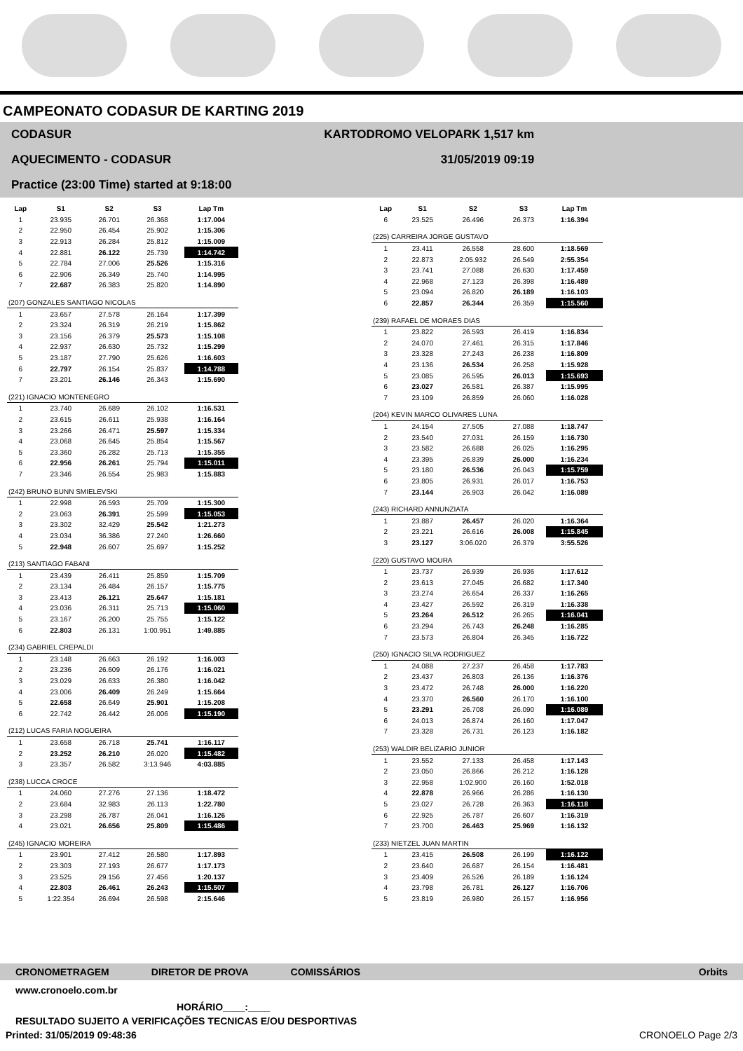CAMPEONATO CODASUR DE KARTING 2019
CODASUR
AQUECIMENTO - CODASUR
Practice (23:00 Time) started at 9:18:00
KARTODROMO VELOPARK 1,517 km
31/05/2019 09:19
| Lap | S1 | S2 | S3 | Lap Tm |
| --- | --- | --- | --- | --- |
| 1 | 23.935 | 26.701 | 26.368 | 1:17.004 |
| 2 | 22.950 | 26.454 | 25.902 | 1:15.306 |
| 3 | 22.913 | 26.284 | 25.812 | 1:15.009 |
| 4 | 22.881 | 26.122 | 25.739 | 1:14.742 |
| 5 | 22.784 | 27.006 | 25.526 | 1:15.316 |
| 6 | 22.906 | 26.349 | 25.740 | 1:14.995 |
| 7 | 22.687 | 26.383 | 25.820 | 1:14.890 |
| (207) GONZALES SANTIAGO NICOLAS | | | | |
| 1 | 23.657 | 27.578 | 26.164 | 1:17.399 |
| 2 | 23.324 | 26.319 | 26.219 | 1:15.862 |
| 3 | 23.156 | 26.379 | 25.573 | 1:15.108 |
| 4 | 22.937 | 26.630 | 25.732 | 1:15.299 |
| 5 | 23.187 | 27.790 | 25.626 | 1:16.603 |
| 6 | 22.797 | 26.154 | 25.837 | 1:14.788 |
| 7 | 23.201 | 26.146 | 26.343 | 1:15.690 |
| (221) IGNACIO MONTENEGRO | | | | |
| 1 | 23.740 | 26.689 | 26.102 | 1:16.531 |
| 2 | 23.615 | 26.611 | 25.938 | 1:16.164 |
| 3 | 23.266 | 26.471 | 25.597 | 1:15.334 |
| 4 | 23.068 | 26.645 | 25.854 | 1:15.567 |
| 5 | 23.360 | 26.282 | 25.713 | 1:15.355 |
| 6 | 22.956 | 26.261 | 25.794 | 1:15.011 |
| 7 | 23.346 | 26.554 | 25.983 | 1:15.883 |
| (242) BRUNO BUNN SMIELEVSKI | | | | |
| 1 | 22.998 | 26.593 | 25.709 | 1:15.300 |
| 2 | 23.063 | 26.391 | 25.599 | 1:15.053 |
| 3 | 23.302 | 32.429 | 25.542 | 1:21.273 |
| 4 | 23.034 | 36.386 | 27.240 | 1:26.660 |
| 5 | 22.948 | 26.607 | 25.697 | 1:15.252 |
| (213) SANTIAGO FABANI | | | | |
| 1 | 23.439 | 26.411 | 25.859 | 1:15.709 |
| 2 | 23.134 | 26.484 | 26.157 | 1:15.775 |
| 3 | 23.413 | 26.121 | 25.647 | 1:15.181 |
| 4 | 23.036 | 26.311 | 25.713 | 1:15.060 |
| 5 | 23.167 | 26.200 | 25.755 | 1:15.122 |
| 6 | 22.803 | 26.131 | 1:00.951 | 1:49.885 |
| (234) GABRIEL CREPALDI | | | | |
| 1 | 23.148 | 26.663 | 26.192 | 1:16.003 |
| 2 | 23.236 | 26.609 | 26.176 | 1:16.021 |
| 3 | 23.029 | 26.633 | 26.380 | 1:16.042 |
| 4 | 23.006 | 26.409 | 26.249 | 1:15.664 |
| 5 | 22.658 | 26.649 | 25.901 | 1:15.208 |
| 6 | 22.742 | 26.442 | 26.006 | 1:15.190 |
| (212) LUCAS FARIA NOGUEIRA | | | | |
| 1 | 23.658 | 26.718 | 25.741 | 1:16.117 |
| 2 | 23.252 | 26.210 | 26.020 | 1:15.482 |
| 3 | 23.357 | 26.582 | 3:13.946 | 4:03.885 |
| (238) LUCCA CROCE | | | | |
| 1 | 24.060 | 27.276 | 27.136 | 1:18.472 |
| 2 | 23.684 | 32.983 | 26.113 | 1:22.780 |
| 3 | 23.298 | 26.787 | 26.041 | 1:16.126 |
| 4 | 23.021 | 26.656 | 25.809 | 1:15.486 |
| (245) IGNACIO MOREIRA | | | | |
| 1 | 23.901 | 27.412 | 26.580 | 1:17.893 |
| 2 | 23.303 | 27.193 | 26.677 | 1:17.173 |
| 3 | 23.525 | 29.156 | 27.456 | 1:20.137 |
| 4 | 22.803 | 26.461 | 26.243 | 1:15.507 |
| 5 | 1:22.354 | 26.694 | 26.598 | 2:15.646 |
| Lap | S1 | S2 | S3 | Lap Tm |
| --- | --- | --- | --- | --- |
| 6 | 23.525 | 26.496 | 26.373 | 1:16.394 |
| (225) CARREIRA JORGE GUSTAVO | | | | |
| 1 | 23.411 | 26.558 | 28.600 | 1:18.569 |
| 2 | 22.873 | 2:05.932 | 26.549 | 2:55.354 |
| 3 | 23.741 | 27.088 | 26.630 | 1:17.459 |
| 4 | 22.968 | 27.123 | 26.398 | 1:16.489 |
| 5 | 23.094 | 26.820 | 26.189 | 1:16.103 |
| 6 | 22.857 | 26.344 | 26.359 | 1:15.560 |
| (239) RAFAEL DE MORAES DIAS | | | | |
| 1 | 23.822 | 26.593 | 26.419 | 1:16.834 |
| 2 | 24.070 | 27.461 | 26.315 | 1:17.846 |
| 3 | 23.328 | 27.243 | 26.238 | 1:16.809 |
| 4 | 23.136 | 26.534 | 26.258 | 1:15.928 |
| 5 | 23.085 | 26.595 | 26.013 | 1:15.693 |
| 6 | 23.027 | 26.581 | 26.387 | 1:15.995 |
| 7 | 23.109 | 26.859 | 26.060 | 1:16.028 |
| (204) KEVIN MARCO OLIVARES LUNA | | | | |
| 1 | 24.154 | 27.505 | 27.088 | 1:18.747 |
| 2 | 23.540 | 27.031 | 26.159 | 1:16.730 |
| 3 | 23.582 | 26.688 | 26.025 | 1:16.295 |
| 4 | 23.395 | 26.839 | 26.000 | 1:16.234 |
| 5 | 23.180 | 26.536 | 26.043 | 1:15.759 |
| 6 | 23.805 | 26.931 | 26.017 | 1:16.753 |
| 7 | 23.144 | 26.903 | 26.042 | 1:16.089 |
| (243) RICHARD ANNUNZIATA | | | | |
| 1 | 23.887 | 26.457 | 26.020 | 1:16.364 |
| 2 | 23.221 | 26.616 | 26.008 | 1:15.845 |
| 3 | 23.127 | 3:06.020 | 26.379 | 3:55.526 |
| (220) GUSTAVO MOURA | | | | |
| 1 | 23.737 | 26.939 | 26.936 | 1:17.612 |
| 2 | 23.613 | 27.045 | 26.682 | 1:17.340 |
| 3 | 23.274 | 26.654 | 26.337 | 1:16.265 |
| 4 | 23.427 | 26.592 | 26.319 | 1:16.338 |
| 5 | 23.264 | 26.512 | 26.265 | 1:16.041 |
| 6 | 23.294 | 26.743 | 26.248 | 1:16.285 |
| 7 | 23.573 | 26.804 | 26.345 | 1:16.722 |
| (250) IGNACIO SILVA RODRIGUEZ | | | | |
| 1 | 24.088 | 27.237 | 26.458 | 1:17.783 |
| 2 | 23.437 | 26.803 | 26.136 | 1:16.376 |
| 3 | 23.472 | 26.748 | 26.000 | 1:16.220 |
| 4 | 23.370 | 26.560 | 26.170 | 1:16.100 |
| 5 | 23.291 | 26.708 | 26.090 | 1:16.089 |
| 6 | 24.013 | 26.874 | 26.160 | 1:17.047 |
| 7 | 23.328 | 26.731 | 26.123 | 1:16.182 |
| (253) WALDIR BELIZARIO JUNIOR | | | | |
| 1 | 23.552 | 27.133 | 26.458 | 1:17.143 |
| 2 | 23.050 | 26.866 | 26.212 | 1:16.128 |
| 3 | 22.958 | 1:02.900 | 26.160 | 1:52.018 |
| 4 | 22.878 | 26.966 | 26.286 | 1:16.130 |
| 5 | 23.027 | 26.728 | 26.363 | 1:16.118 |
| 6 | 22.925 | 26.787 | 26.607 | 1:16.319 |
| 7 | 23.700 | 26.463 | 25.969 | 1:16.132 |
| (233) NIETZEL JUAN MARTIN | | | | |
| 1 | 23.415 | 26.508 | 26.199 | 1:16.122 |
| 2 | 23.640 | 26.687 | 26.154 | 1:16.481 |
| 3 | 23.409 | 26.526 | 26.189 | 1:16.124 |
| 4 | 23.798 | 26.781 | 26.127 | 1:16.706 |
| 5 | 23.819 | 26.980 | 26.157 | 1:16.956 |
CRONOMETRAGEM DIRETOR DE PROVA COMISSÁRIOS Orbits
www.cronoelo.com.br
HORÁRIO____:____
RESULTADO SUJEITO A VERIFICAÇÕES TECNICAS E/OU DESPORTIVAS
Printed: 31/05/2019 09:48:36 CRONOELO Page 2/3